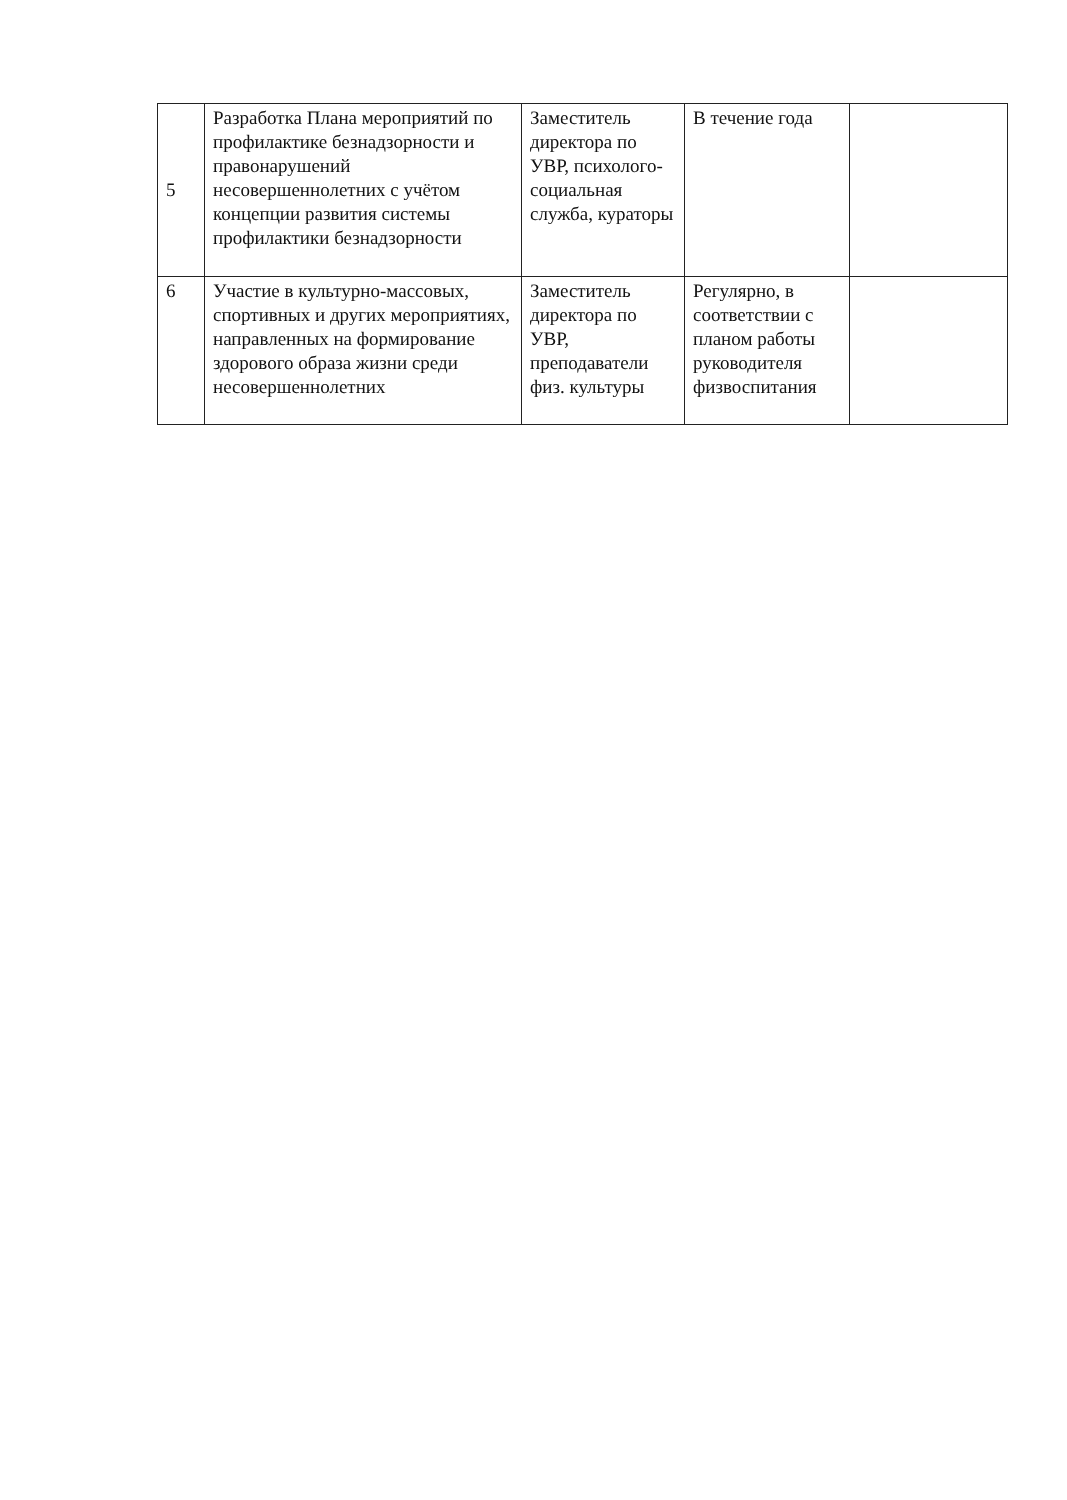| 5 | Разработка Плана мероприятий по профилактике безнадзорности и правонарушений несовершеннолетних с учётом концепции развития системы профилактики безнадзорности | Заместитель директора по УВР, психолого-социальная служба, кураторы | В течение года | |
| 6 | Участие в культурно-массовых, спортивных и других мероприятиях, направленных на формирование здорового образа жизни среди несовершеннолетних | Заместитель директора по УВР, преподаватели физ. культуры | Регулярно, в соответствии с планом работы руководителя физвоспитания | |